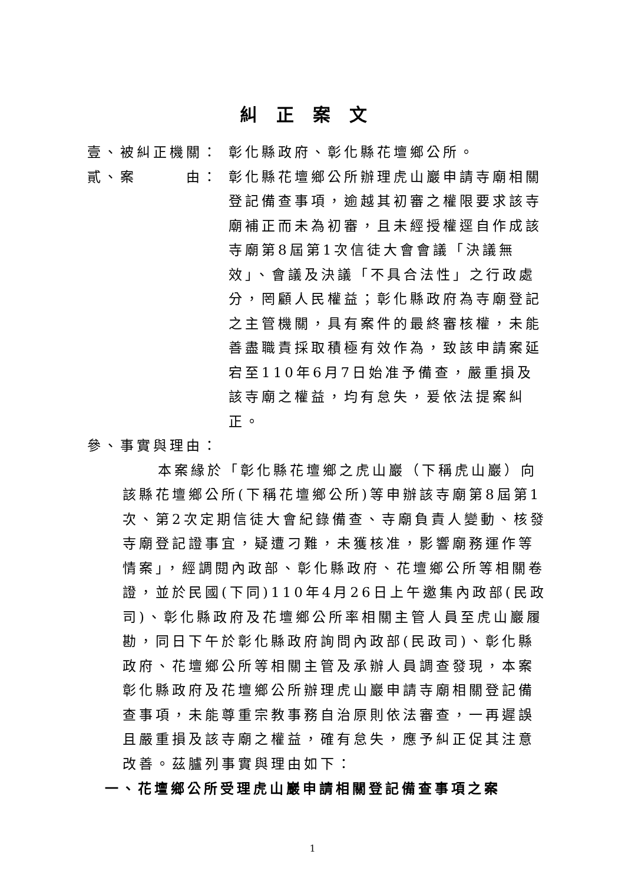糾正案文
壹、被糾正機關： 彰化縣政府、彰化縣花壇鄉公所。
貳、案　　　由： 彰化縣花壇鄉公所辦理虎山巖申請寺廟相關登記備查事項，逾越其初審之權限要求該寺廟補正而未為初審，且未經授權逕自作成該寺廟第8屆第1次信徒大會會議「決議無效」、會議及決議「不具合法性」之行政處分，罔顧人民權益；彰化縣政府為寺廟登記之主管機關，具有案件的最終審核權，未能善盡職責採取積極有效作為，致該申請案延宕至110年6月7日始准予備查，嚴重損及該寺廟之權益，均有怠失，爰依法提案糾正。
參、事實與理由：
本案緣於「彰化縣花壇鄉之虎山巖（下稱虎山巖）向該縣花壇鄉公所(下稱花壇鄉公所)等申辦該寺廟第8屆第1次、第2次定期信徒大會紀錄備查、寺廟負責人變動、核發寺廟登記證事宜，疑遭刁難，未獲核准，影響廟務運作等情案」，經調閱內政部、彰化縣政府、花壇鄉公所等相關卷證，並於民國(下同)110年4月26日上午邀集內政部(民政司)、彰化縣政府及花壇鄉公所率相關主管人員至虎山巖履勘，同日下午於彰化縣政府詢問內政部(民政司)、彰化縣政府、花壇鄉公所等相關主管及承辦人員調查發現，本案彰化縣政府及花壇鄉公所辦理虎山巖申請寺廟相關登記備查事項，未能尊重宗教事務自治原則依法審查，一再遲誤且嚴重損及該寺廟之權益，確有怠失，應予糾正促其注意改善。茲臚列事實與理由如下：
一、花壇鄉公所受理虎山巖申請相關登記備查事項之案
1